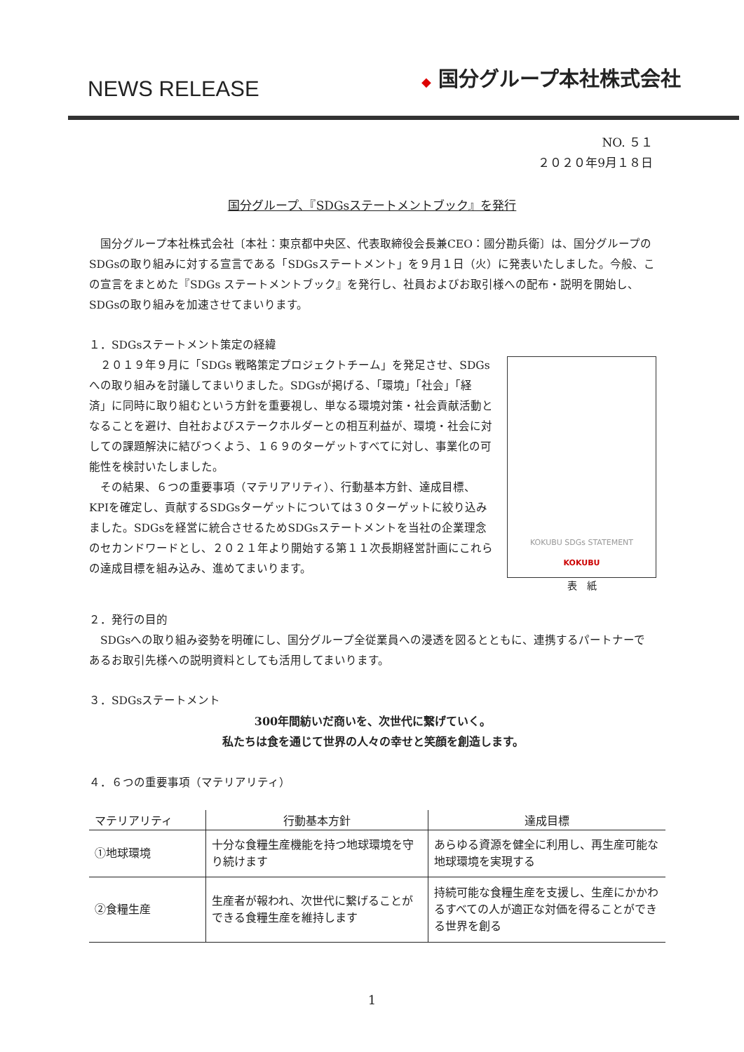NEWS RELEASE
◆ 国分グループ本社株式会社
NO. ５１
２０２０年9月１８日
国分グループ、『SDGsステートメントブック』を発行
　国分グループ本社株式会社〔本社：東京都中央区、代表取締役会長兼CEO：國分勘兵衛〕は、国分グループのSDGsの取り組みに対する宣言である「SDGsステートメント」を９月１日（火）に発表いたしました。今般、この宣言をまとめた『SDGs ステートメントブック』を発行し、社員およびお取引様への配布・説明を開始し、SDGsの取り組みを加速させてまいります。
１．SDGsステートメント策定の経緯
　２０１９年９月に「SDGs 戦略策定プロジェクトチーム」を発足させ、SDGsへの取り組みを討議してまいりました。SDGsが掲げる、「環境」「社会」「経済」に同時に取り組むという方針を重要視し、単なる環境対策・社会貢献活動となることを避け、自社およびステークホルダーとの相互利益が、環境・社会に対しての課題解決に結びつくよう、１６９のターゲットすべてに対し、事業化の可能性を検討いたしました。
　その結果、６つの重要事項（マテリアリティ）、行動基本方針、達成目標、KPIを確定し、貢献するSDGsターゲットについては３０ターゲットに絞り込みました。SDGsを経営に統合させるためSDGsステートメントを当社の企業理念のセカンドワードとし、２０２１年より開始する第１１次長期経営計画にこれらの達成目標を組み込み、進めてまいります。
KOKUBU SDGs STATEMENT
KOKUBU
表　紙
２．発行の目的
　SDGsへの取り組み姿勢を明確にし、国分グループ全従業員への浸透を図るとともに、連携するパートナーであるお取引先様への説明資料としても活用してまいります。
３．SDGsステートメント
300年間紡いだ商いを、次世代に繋げていく。
私たちは食を通じて世界の人々の幸せと笑顔を創造します。
４．６つの重要事項（マテリアリティ）
| マテリアリティ | 行動基本方針 | 達成目標 |
| --- | --- | --- |
| ①地球環境 | 十分な食糧生産機能を持つ地球環境を守り続けます | あらゆる資源を健全に利用し、再生産可能な地球環境を実現する |
| ②食糧生産 | 生産者が報われ、次世代に繋げることができる食糧生産を維持します | 持続可能な食糧生産を支援し、生産にかかわるすべての人が適正な対価を得ることができる世界を創る |
1